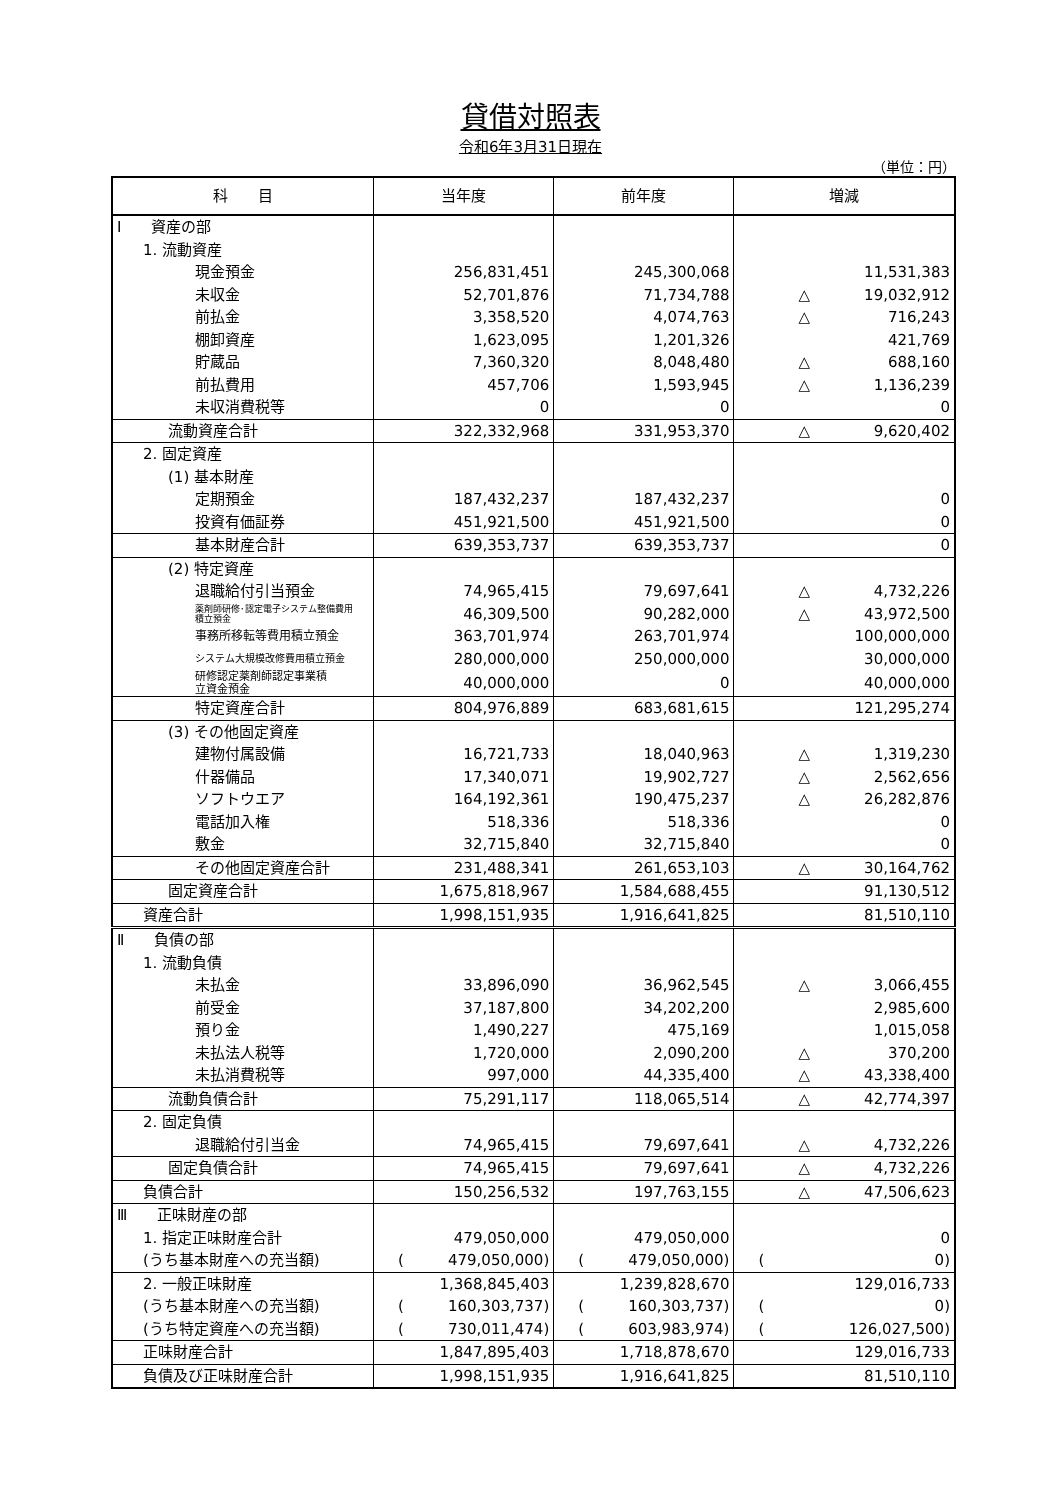貸借対照表
令和6年3月31日現在
（単位：円）
| 科 目 | 当年度 | 前年度 | 増減 |
| --- | --- | --- | --- |
| Ⅰ 資産の部 | | | |
| 1. 流動資産 | | | |
| 現金預金 | 256,831,451 | 245,300,068 | 11,531,383 |
| 未収金 | 52,701,876 | 71,734,788 | △ 19,032,912 |
| 前払金 | 3,358,520 | 4,074,763 | △ 716,243 |
| 棚卸資産 | 1,623,095 | 1,201,326 | 421,769 |
| 貯蔵品 | 7,360,320 | 8,048,480 | △ 688,160 |
| 前払費用 | 457,706 | 1,593,945 | △ 1,136,239 |
| 未収消費税等 | 0 | 0 | 0 |
| 流動資産合計 | 322,332,968 | 331,953,370 | △ 9,620,402 |
| 2. 固定資産 | | | |
| (1) 基本財産 | | | |
| 定期預金 | 187,432,237 | 187,432,237 | 0 |
| 投資有価証券 | 451,921,500 | 451,921,500 | 0 |
| 基本財産合計 | 639,353,737 | 639,353,737 | 0 |
| (2) 特定資産 | | | |
| 退職給付引当預金 | 74,965,415 | 79,697,641 | △ 4,732,226 |
| 薬剤師研修･認定電子システム整備費用 積立預金 | 46,309,500 | 90,282,000 | △ 43,972,500 |
| 事務所移転等費用積立預金 | 363,701,974 | 263,701,974 | 100,000,000 |
| システム大規模改修費用積立預金 | 280,000,000 | 250,000,000 | 30,000,000 |
| 研修認定薬剤師認定事業積 立資金預金 | 40,000,000 | 0 | 40,000,000 |
| 特定資産合計 | 804,976,889 | 683,681,615 | 121,295,274 |
| (3) その他固定資産 | | | |
| 建物付属設備 | 16,721,733 | 18,040,963 | △ 1,319,230 |
| 什器備品 | 17,340,071 | 19,902,727 | △ 2,562,656 |
| ソフトウエア | 164,192,361 | 190,475,237 | △ 26,282,876 |
| 電話加入権 | 518,336 | 518,336 | 0 |
| 敷金 | 32,715,840 | 32,715,840 | 0 |
| その他固定資産合計 | 231,488,341 | 261,653,103 | △ 30,164,762 |
| 固定資産合計 | 1,675,818,967 | 1,584,688,455 | 91,130,512 |
| 資産合計 | 1,998,151,935 | 1,916,641,825 | 81,510,110 |
| Ⅱ 負債の部 | | | |
| 1. 流動負債 | | | |
| 未払金 | 33,896,090 | 36,962,545 | △ 3,066,455 |
| 前受金 | 37,187,800 | 34,202,200 | 2,985,600 |
| 預り金 | 1,490,227 | 475,169 | 1,015,058 |
| 未払法人税等 | 1,720,000 | 2,090,200 | △ 370,200 |
| 未払消費税等 | 997,000 | 44,335,400 | △ 43,338,400 |
| 流動負債合計 | 75,291,117 | 118,065,514 | △ 42,774,397 |
| 2. 固定負債 | | | |
| 退職給付引当金 | 74,965,415 | 79,697,641 | △ 4,732,226 |
| 固定負債合計 | 74,965,415 | 79,697,641 | △ 4,732,226 |
| 負債合計 | 150,256,532 | 197,763,155 | △ 47,506,623 |
| Ⅲ 正味財産の部 | | | |
| 1. 指定正味財産合計 | 479,050,000 | 479,050,000 | 0 |
| (うち基本財産への充当額) | ( 479,050,000) | ( 479,050,000) | ( 0) |
| 2. 一般正味財産 | 1,368,845,403 | 1,239,828,670 | 129,016,733 |
| (うち基本財産への充当額) | ( 160,303,737) | ( 160,303,737) | ( 0) |
| (うち特定資産への充当額) | ( 730,011,474) | ( 603,983,974) | ( 126,027,500) |
| 正味財産合計 | 1,847,895,403 | 1,718,878,670 | 129,016,733 |
| 負債及び正味財産合計 | 1,998,151,935 | 1,916,641,825 | 81,510,110 |